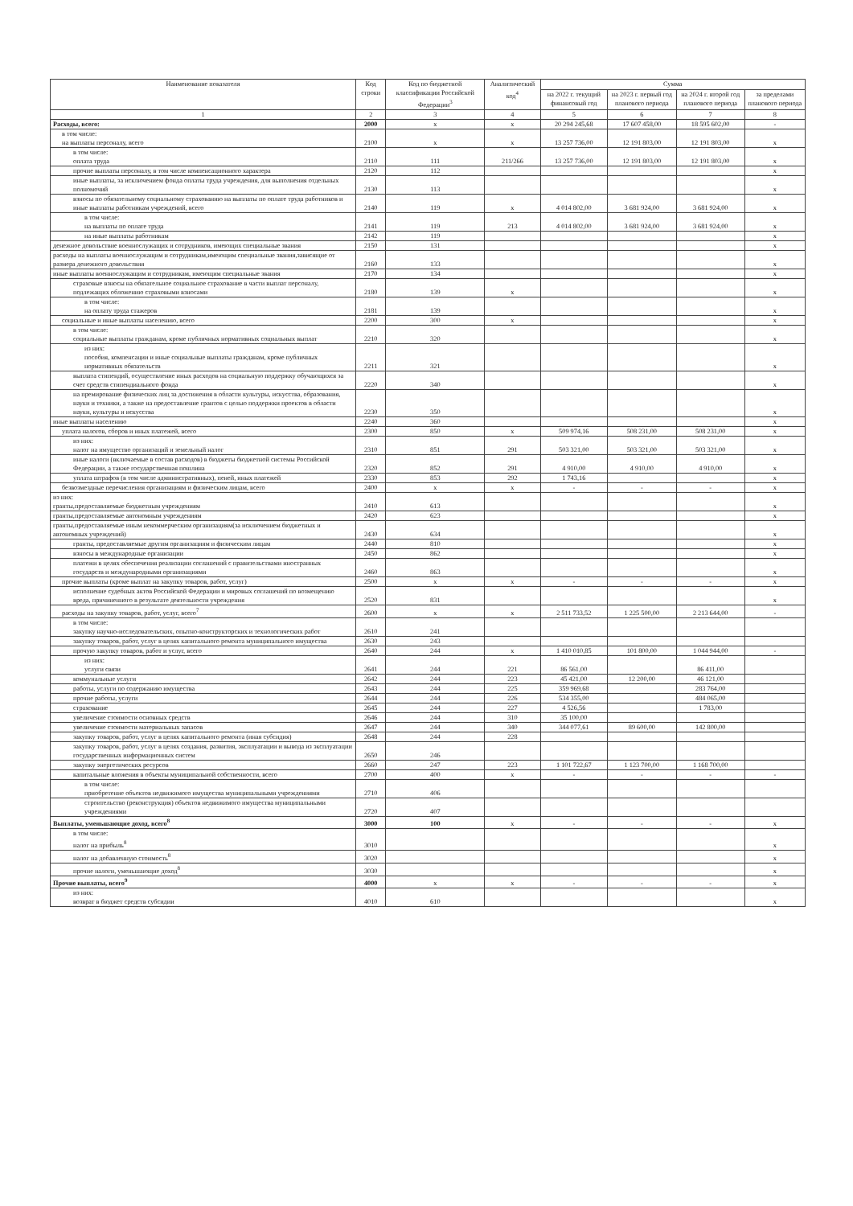| Наименование показателя | Код строки | Код по бюджетной классификации Российской Федерации<sup>3</sup> | Аналитический код<sup>4</sup> | Сумма | | | |
| --- | --- | --- | --- | --- | --- | --- | --- |
| | | | | на 2022 г. текущий финансовый год | на 2023 г. первый год планового периода | на 2024 г. второй год планового периода | за пределами планового периода |
| 1 | 2 | 3 | 4 | 5 | 6 | 7 | 8 |
| Расходы, всего: | 2000 | x | x | 20 294 245,68 | 17 607 458,00 | 18 595 602,00 | - |
| в том числе: на выплаты персоналу, всего | 2100 | x | x | 13 257 736,00 | 12 191 803,00 | 12 191 803,00 | x |
| в том числе: оплата труда | 2110 | 111 | 211/266 | 13 257 736,00 | 12 191 803,00 | 12 191 803,00 | x |
| прочие выплаты персоналу, в том числе компенсационного характера | 2120 | 112 | | | | | x |
| иные выплаты, за исключением фонда оплаты труда учреждения, для выполнения отдельных полномочий | 2130 | 113 | | | | | x |
| взносы по обязательному социальному страхованию на выплаты по оплате труда работников и иные выплаты работникам учреждений, всего | 2140 | 119 | x | 4 014 802,00 | 3 681 924,00 | 3 681 924,00 | x |
| в том числе: на выплаты по оплате труда | 2141 | 119 | 213 | 4 014 802,00 | 3 681 924,00 | 3 681 924,00 | x |
| на иные выплаты работникам | 2142 | 119 | | | | | x |
| денежное довольствие военнослужащих и сотрудников, имеющих специальные звания | 2150 | 131 | | | | | x |
| расходы на выплаты военнослужащим и сотрудникам,имеющим специальные звания,зависящие от размера денежного довольствия | 2160 | 133 | | | | | x |
| иные выплаты военнослужащим и сотрудникам, имеющим специальные звания | 2170 | 134 | | | | | x |
| страховые взносы на обязательное социальное страхование в части выплат персоналу, подлежащих обложению страховыми взносами | 2180 | 139 | x | | | | x |
| в том числе: на оплату труда стажеров | 2181 | 139 | | | | | x |
| социальные и иные выплаты населению, всего | 2200 | 300 | x | | | | x |
| в том числе: социальные выплаты гражданам, кроме публичных нормативных социальных выплат | 2210 | 320 | | | | | x |
| из них: пособия, компенсации и иные социальные выплаты гражданам, кроме публичных нормативных обязательств | 2211 | 321 | | | | | x |
| выплата стипендий, осуществление иных расходов на социальную поддержку обучающихся за счет средств стипендиального фонда | 2220 | 340 | | | | | x |
| на премирование физических лиц за достижения в области культуры, искусства, образования, науки и техники, а также на предоставление грантов с целью поддержки проектов в области науки, культуры и искусства | 2230 | 350 | | | | | x |
| иные выплаты населению | 2240 | 360 | | | | | x |
| уплата налогов, сборов и иных платежей, всего | 2300 | 850 | x | 509 974,16 | 508 231,00 | 508 231,00 | x |
| из них: налог на имущество организаций и земельный налог | 2310 | 851 | 291 | 503 321,00 | 503 321,00 | 503 321,00 | x |
| иные налоги (включаемые в состав расходов) в бюджеты бюджетной системы Российской Федерации, а также государственная пошлина | 2320 | 852 | 291 | 4 910,00 | 4 910,00 | 4 910,00 | x |
| уплата штрафов (в том числе административных), пеней, иных платежей | 2330 | 853 | 292 | 1 743,16 | | | x |
| безвозмездные перечисления организациям и физическим лицам, всего | 2400 | x | x | - | - | - | x |
| из них: гранты,предоставляемые бюджетным учреждениям | 2410 | 613 | | | | | x |
| гранты,предоставляемые автономным учреждениям | 2420 | 623 | | | | | x |
| гранты,предоставляемые иным некоммерческим организациям(за исключением бюджетных и автономных учреждений) | 2430 | 634 | | | | | x |
| гранты, предоставляемые другим организациям и физическим лицам | 2440 | 810 | | | | | x |
| взносы в международные организации | 2450 | 862 | | | | | x |
| платежи в целях обеспечения реализации соглашений с правительствами иностранных государств и международными организациями | 2460 | 863 | | | | | x |
| прочие выплаты (кроме выплат на закупку товаров, работ, услуг) | 2500 | x | x | - | - | - | x |
| исполнение судебных актов Российской Федерации и мировых соглашений по возмещению вреда, причиненного в результате деятельности учреждения | 2520 | 831 | | | | | x |
| расходы на закупку товаров, работ, услуг, всего<sup>7</sup> | 2600 | x | x | 2 511 733,52 | 1 225 500,00 | 2 213 644,00 | - |
| в том числе: закупку научно-исследовательских, опытно-конструкторских и технологических работ | 2610 | 241 | | | | | |
| закупку товаров, работ, услуг в целях капитального ремонта муниципального имущества | 2630 | 243 | | | | | |
| прочую закупку товаров, работ и услуг, всего | 2640 | 244 | x | 1 410 010,85 | 101 800,00 | 1 044 944,00 | - |
| из них: услуги связи | 2641 | 244 | 221 | 86 561,00 | | 86 411,00 | |
| коммунальные услуги | 2642 | 244 | 223 | 45 421,00 | 12 200,00 | 46 121,00 | |
| работы, услуги по содержанию имущества | 2643 | 244 | 225 | 359 969,68 | | 283 764,00 | |
| прочие работы, услуги | 2644 | 244 | 226 | 534 355,00 | | 484 065,00 | |
| страхование | 2645 | 244 | 227 | 4 526,56 | | 1 783,00 | |
| увеличение стоимости основных средств | 2646 | 244 | 310 | 35 100,00 | | | |
| увеличение стоимости материальных запасов | 2647 | 244 | 340 | 344 077,61 | 89 600,00 | 142 800,00 | |
| закупку товаров, работ, услуг в целях капитального ремонта (иная субсидия) | 2648 | 244 | 228 | | | | |
| закупку товаров, работ, услуг в целях создания, развития, эксплуатации и вывода из эксплуатации государственных информационных систем | 2650 | 246 | | | | | |
| закупку энергетических ресурсов | 2660 | 247 | 223 | 1 101 722,67 | 1 123 700,00 | 1 168 700,00 | |
| капитальные вложения в объекты муниципальной собственности, всего | 2700 | 400 | x | - | - | - | - |
| в том числе: приобретение объектов недвижимого имущества муниципальными учреждениями | 2710 | 406 | | | | | |
| строительство (реконструкция) объектов недвижимого имущества муниципальными учреждениями | 2720 | 407 | | | | | |
| Выплаты, уменьшающие доход, всего<sup>8</sup> | 3000 | 100 | x | - | - | - | x |
| в том числе: налог на прибыль<sup>8</sup> | 3010 | | | | | | x |
| налог на добавленную стоимость<sup>8</sup> | 3020 | | | | | | x |
| прочие налоги, уменьшающие доход<sup>8</sup> | 3030 | | | | | | x |
| Прочие выплаты, всего<sup>9</sup> | 4000 | x | x | - | - | - | x |
| из них: возврат в бюджет средств субсидии | 4010 | 610 | | | | | x |